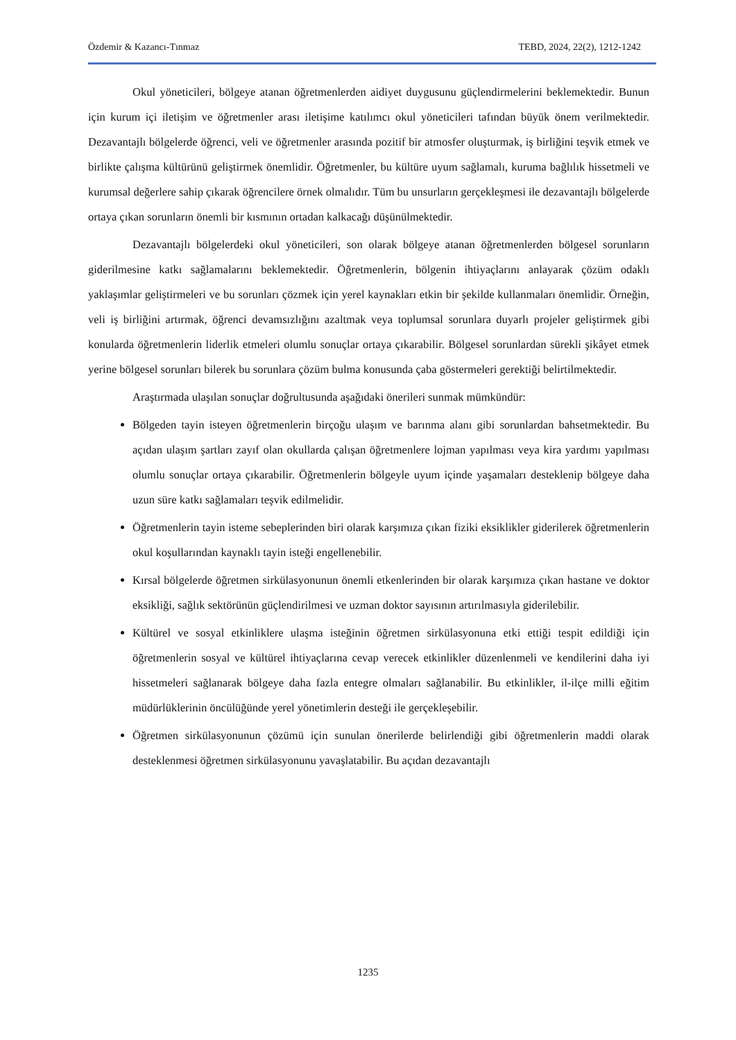Özdemir & Kazancı-Tınmaz TEBD, 2024, 22(2), 1212-1242
Okul yöneticileri, bölgeye atanan öğretmenlerden aidiyet duygusunu güçlendirmelerini beklemektedir. Bunun için kurum içi iletişim ve öğretmenler arası iletişime katılımcı okul yöneticileri tafından büyük önem verilmektedir. Dezavantajlı bölgelerde öğrenci, veli ve öğretmenler arasında pozitif bir atmosfer oluşturmak, iş birliğini teşvik etmek ve birlikte çalışma kültürünü geliştirmek önemlidir. Öğretmenler, bu kültüre uyum sağlamalı, kuruma bağlılık hissetmeli ve kurumsal değerlere sahip çıkarak öğrencilere örnek olmalıdır. Tüm bu unsurların gerçekleşmesi ile dezavantajlı bölgelerde ortaya çıkan sorunların önemli bir kısmının ortadan kalkacağı düşünülmektedir.
Dezavantajlı bölgelerdeki okul yöneticileri, son olarak bölgeye atanan öğretmenlerden bölgesel sorunların giderilmesine katkı sağlamalarını beklemektedir. Öğretmenlerin, bölgenin ihtiyaçlarını anlayarak çözüm odaklı yaklaşımlar geliştirmeleri ve bu sorunları çözmek için yerel kaynakları etkin bir şekilde kullanmaları önemlidir. Örneğin, veli iş birliğini artırmak, öğrenci devamsızlığını azaltmak veya toplumsal sorunlara duyarlı projeler geliştirmek gibi konularda öğretmenlerin liderlik etmeleri olumlu sonuçlar ortaya çıkarabilir. Bölgesel sorunlardan sürekli şikâyet etmek yerine bölgesel sorunları bilerek bu sorunlara çözüm bulma konusunda çaba göstermeleri gerektiği belirtilmektedir.
Araştırmada ulaşılan sonuçlar doğrultusunda aşağıdaki önerileri sunmak mümkündür:
Bölgeden tayin isteyen öğretmenlerin birçoğu ulaşım ve barınma alanı gibi sorunlardan bahsetmektedir. Bu açıdan ulaşım şartları zayıf olan okullarda çalışan öğretmenlere lojman yapılması veya kira yardımı yapılması olumlu sonuçlar ortaya çıkarabilir. Öğretmenlerin bölgeyle uyum içinde yaşamaları desteklenip bölgeye daha uzun süre katkı sağlamaları teşvik edilmelidir.
Öğretmenlerin tayin isteme sebeplerinden biri olarak karşımıza çıkan fiziki eksiklikler giderilerek öğretmenlerin okul koşullarından kaynaklı tayin isteği engellenebilir.
Kırsal bölgelerde öğretmen sirkülasyonunun önemli etkenlerinden bir olarak karşımıza çıkan hastane ve doktor eksikliği, sağlık sektörünün güçlendirilmesi ve uzman doktor sayısının artırılmasıyla giderilebilir.
Kültürel ve sosyal etkinliklere ulaşma isteğinin öğretmen sirkülasyonuna etki ettiği tespit edildiği için öğretmenlerin sosyal ve kültürel ihtiyaçlarına cevap verecek etkinlikler düzenlenmeli ve kendilerini daha iyi hissetmeleri sağlanarak bölgeye daha fazla entegre olmaları sağlanabilir. Bu etkinlikler, il-ilçe milli eğitim müdürlüklerinin öncülüğünde yerel yönetimlerin desteği ile gerçekleşebilir.
Öğretmen sirkülasyonunun çözümü için sunulan önerilerde belirlendiği gibi öğretmenlerin maddi olarak desteklenmesi öğretmen sirkülasyonunu yavaşlatabilir. Bu açıdan dezavantajlı
1235